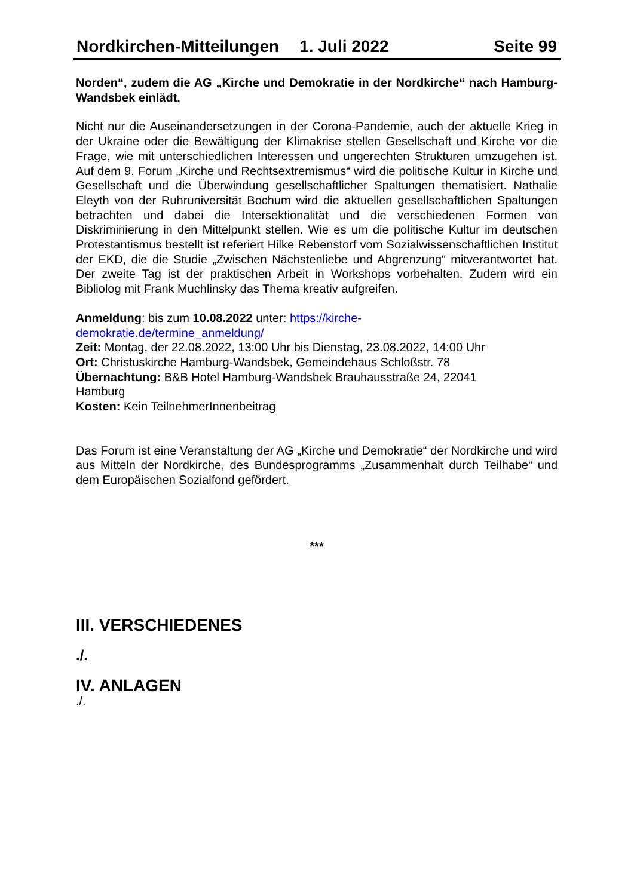Nordkirchen-Mitteilungen 1. Juli 2022 Seite 99
Norden“, zudem die AG „Kirche und Demokratie in der Nordkirche“ nach Hamburg-Wandsbek einlädt.
Nicht nur die Auseinandersetzungen in der Corona-Pandemie, auch der aktuelle Krieg in der Ukraine oder die Bewältigung der Klimakrise stellen Gesellschaft und Kirche vor die Frage, wie mit unterschiedlichen Interessen und ungerechten Strukturen umzugehen ist. Auf dem 9. Forum „Kirche und Rechtsextremismus“ wird die politische Kultur in Kirche und Gesellschaft und die Überwindung gesellschaftlicher Spaltungen thematisiert. Nathalie Eleyth von der Ruhruniversität Bochum wird die aktuellen gesellschaftlichen Spaltungen betrachten und dabei die Intersektionalität und die verschiedenen Formen von Diskriminierung in den Mittelpunkt stellen. Wie es um die politische Kultur im deutschen Protestantismus bestellt ist referiert Hilke Rebenstorf vom Sozialwissenschaftlichen Institut der EKD, die die Studie „Zwischen Nächstenliebe und Abgrenzung“ mitverantwortet hat. Der zweite Tag ist der praktischen Arbeit in Workshops vorbehalten. Zudem wird ein Bibliolog mit Frank Muchlinsky das Thema kreativ aufgreifen.
Anmeldung: bis zum 10.08.2022 unter: https://kirche-
demokratie.de/termine_anmeldung/
Zeit: Montag, der 22.08.2022, 13:00 Uhr bis Dienstag, 23.08.2022, 14:00 Uhr
Ort: Christuskirche Hamburg-Wandsbek, Gemeindehaus Schloßstr. 78
Übernachtung: B&B Hotel Hamburg-Wandsbek Brauhausstraße 24, 22041
Hamburg
Kosten: Kein TeilnehmerInnenbeitrag
Das Forum ist eine Veranstaltung der AG „Kirche und Demokratie“ der Nordkirche und wird aus Mitteln der Nordkirche, des Bundesprogramms „Zusammenhalt durch Teilhabe“ und dem Europäischen Sozialfond gefördert.
***
III. VERSCHIEDENES
./.
IV. ANLAGEN
./.